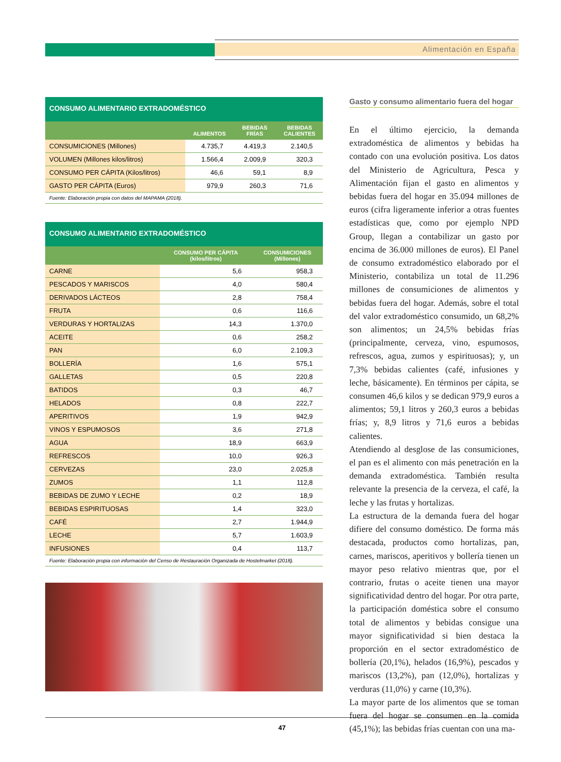Alimentación en España
CONSUMO ALIMENTARIO EXTRADOMÉSTICO
| | ALIMENTOS | BEBIDAS FRÍAS | BEBIDAS CALIENTES |
| --- | --- | --- | --- |
| CONSUMICIONES (Millones) | 4.735,7 | 4.419,3 | 2.140,5 |
| VOLUMEN (Millones kilos/litros) | 1.566,4 | 2.009,9 | 320,3 |
| CONSUMO PER CÁPITA (Kilos/litros) | 46,6 | 59,1 | 8,9 |
| GASTO PER CÁPITA (Euros) | 979,9 | 260,3 | 71,6 |
Fuente: Elaboración propia con datos del MAPAMA (2018).
CONSUMO ALIMENTARIO EXTRADOMÉSTICO
| | CONSUMO PER CÁPITA (kilos/litros) | CONSUMICIONES (Millones) |
| --- | --- | --- |
| CARNE | 5,6 | 958,3 |
| PESCADOS Y MARISCOS | 4,0 | 580,4 |
| DERIVADOS LÁCTEOS | 2,8 | 758,4 |
| FRUTA | 0,6 | 116,6 |
| VERDURAS Y HORTALIZAS | 14,3 | 1.370,0 |
| ACEITE | 0,6 | 258,2 |
| PAN | 6,0 | 2.109,3 |
| BOLLERÍA | 1,6 | 575,1 |
| GALLETAS | 0,5 | 220,8 |
| BATIDOS | 0,3 | 46,7 |
| HELADOS | 0,8 | 222,7 |
| APERITIVOS | 1,9 | 942,9 |
| VINOS Y ESPUMOSOS | 3,6 | 271,8 |
| AGUA | 18,9 | 663,9 |
| REFRESCOS | 10,0 | 926,3 |
| CERVEZAS | 23,0 | 2.025,8 |
| ZUMOS | 1,1 | 112,8 |
| BEBIDAS DE ZUMO Y LECHE | 0,2 | 18,9 |
| BEBIDAS ESPIRITUOSAS | 1,4 | 323,0 |
| CAFÉ | 2,7 | 1.944,9 |
| LECHE | 5,7 | 1.603,9 |
| INFUSIONES | 0,4 | 113,7 |
Fuente: Elaboración propia con información del Censo de Restauración Organizada de Hostelmarket (2018).
Gasto y consumo alimentario fuera del hogar
En el último ejercicio, la demanda extradoméstica de alimentos y bebidas ha contado con una evolución positiva. Los datos del Ministerio de Agricultura, Pesca y Alimentación fijan el gasto en alimentos y bebidas fuera del hogar en 35.094 millones de euros (cifra ligeramente inferior a otras fuentes estadísticas que, como por ejemplo NPD Group, llegan a contabilizar un gasto por encima de 36.000 millones de euros). El Panel de consumo extradoméstico elaborado por el Ministerio, contabiliza un total de 11.296 millones de consumiciones de alimentos y bebidas fuera del hogar. Además, sobre el total del valor extradoméstico consumido, un 68,2% son alimentos; un 24,5% bebidas frías (principalmente, cerveza, vino, espumosos, refrescos, agua, zumos y espirituosas); y, un 7,3% bebidas calientes (café, infusiones y leche, básicamente). En términos per cápita, se consumen 46,6 kilos y se dedican 979,9 euros a alimentos; 59,1 litros y 260,3 euros a bebidas frías; y, 8,9 litros y 71,6 euros a bebidas calientes.
Atendiendo al desglose de las consumiciones, el pan es el alimento con más penetración en la demanda extradoméstica. También resulta relevante la presencia de la cerveza, el café, la leche y las frutas y hortalizas.
La estructura de la demanda fuera del hogar difiere del consumo doméstico. De forma más destacada, productos como hortalizas, pan, carnes, mariscos, aperitivos y bollería tienen un mayor peso relativo mientras que, por el contrario, frutas o aceite tienen una mayor significatividad dentro del hogar. Por otra parte, la participación doméstica sobre el consumo total de alimentos y bebidas consigue una mayor significatividad si bien destaca la proporción en el sector extradoméstico de bollería (20,1%), helados (16,9%), pescados y mariscos (13,2%), pan (12,0%), hortalizas y verduras (11,0%) y carne (10,3%).
La mayor parte de los alimentos que se toman fuera del hogar se consumen en la comida (45,1%); las bebidas frías cuentan con una ma-
47